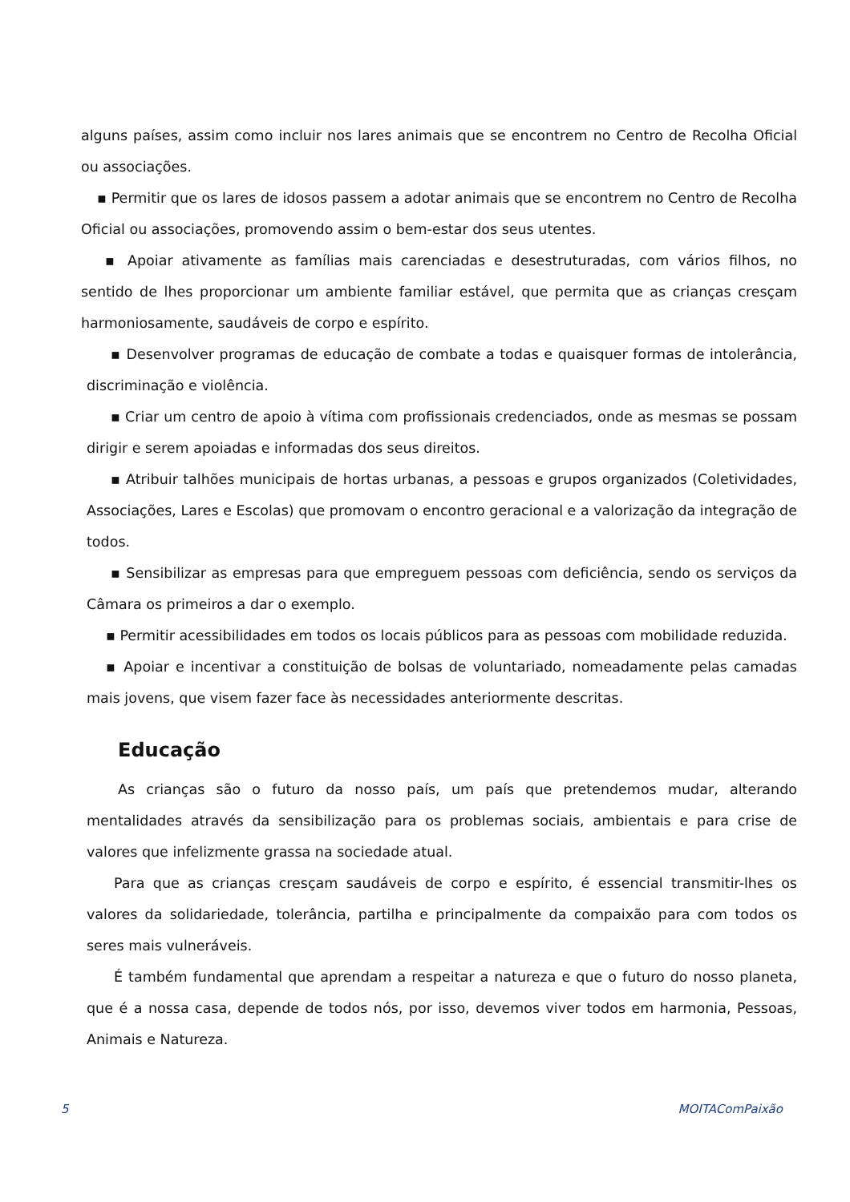alguns países, assim como incluir nos lares animais que se encontrem no Centro de Recolha Oficial ou associações.
▪ Permitir que os lares de idosos passem a adotar animais que se encontrem no Centro de Recolha Oficial ou associações, promovendo assim o bem-estar dos seus utentes.
▪ Apoiar ativamente as famílias mais carenciadas e desestruturadas, com vários filhos, no sentido de lhes proporcionar um ambiente familiar estável, que permita que as crianças cresçam harmoniosamente, saudáveis de corpo e espírito.
▪ Desenvolver programas de educação de combate a todas e quaisquer formas de intolerância, discriminação e violência.
▪ Criar um centro de apoio à vítima com profissionais credenciados, onde as mesmas se possam dirigir e serem apoiadas e informadas dos seus direitos.
▪ Atribuir talhões municipais de hortas urbanas, a pessoas e grupos organizados (Coletividades, Associações, Lares e Escolas) que promovam o encontro geracional e a valorização da integração de todos.
▪ Sensibilizar as empresas para que empreguem pessoas com deficiência, sendo os serviços da Câmara os primeiros a dar o exemplo.
▪ Permitir acessibilidades em todos os locais públicos para as pessoas com mobilidade reduzida.
▪ Apoiar e incentivar a constituição de bolsas de voluntariado, nomeadamente pelas camadas mais jovens, que visem fazer face às necessidades anteriormente descritas.
Educação
As crianças são o futuro da nosso país, um país que pretendemos mudar, alterando mentalidades através da sensibilização para os problemas sociais, ambientais e para crise de valores que infelizmente grassa na sociedade atual.
Para que as crianças cresçam saudáveis de corpo e espírito, é essencial transmitir-lhes os valores da solidariedade, tolerância, partilha e principalmente da compaixão para com todos os seres mais vulneráveis.
É também fundamental que aprendam a respeitar a natureza e que o futuro do nosso planeta, que é a nossa casa, depende de todos nós, por isso, devemos viver todos em harmonia, Pessoas, Animais e Natureza.
5 MOITAComPaixão